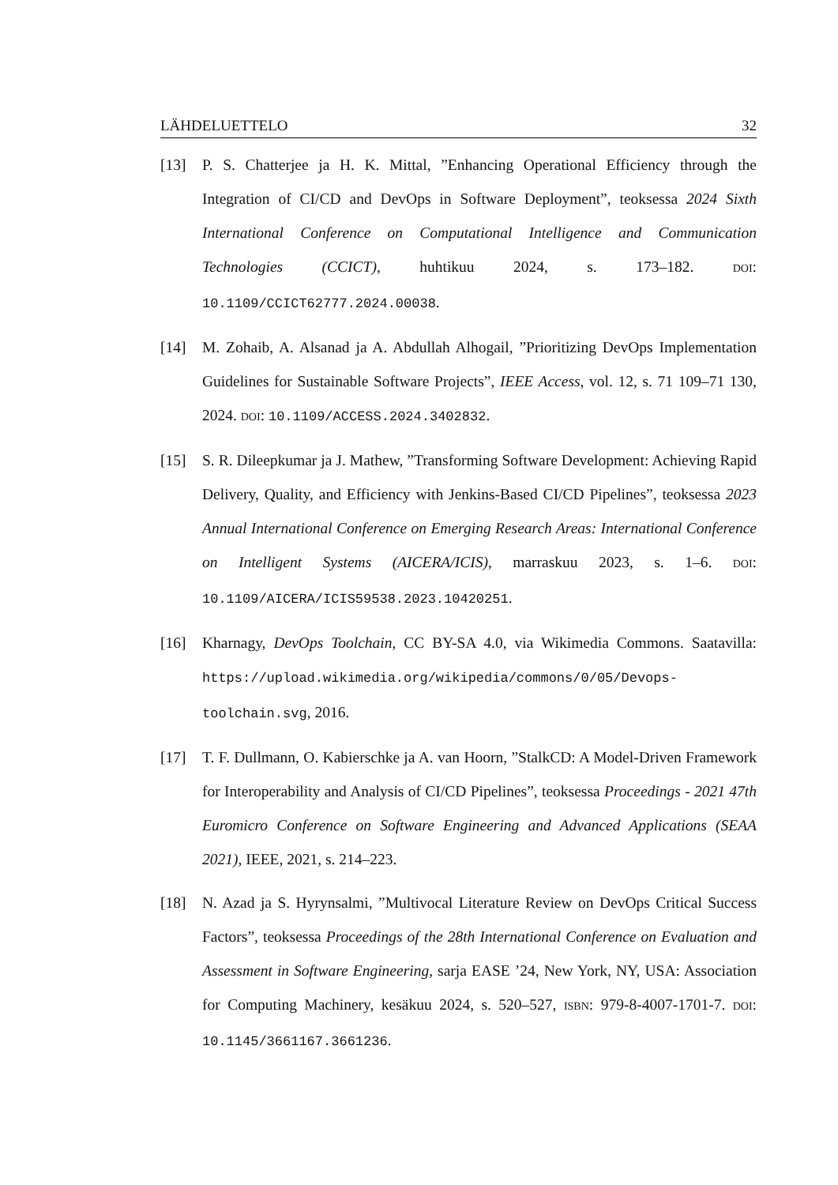LÄHDELUETTELO 32
[13] P. S. Chatterjee ja H. K. Mittal, ”Enhancing Operational Efficiency through the Integration of CI/CD and DevOps in Software Deployment”, teoksessa 2024 Sixth International Conference on Computational Intelligence and Communication Technologies (CCICT), huhtikuu 2024, s. 173–182. DOI: 10.1109/CCICT62777.2024.00038.
[14] M. Zohaib, A. Alsanad ja A. Abdullah Alhogail, ”Prioritizing DevOps Implementation Guidelines for Sustainable Software Projects”, IEEE Access, vol. 12, s. 71 109–71 130, 2024. DOI: 10.1109/ACCESS.2024.3402832.
[15] S. R. Dileepkumar ja J. Mathew, ”Transforming Software Development: Achieving Rapid Delivery, Quality, and Efficiency with Jenkins-Based CI/CD Pipelines”, teoksessa 2023 Annual International Conference on Emerging Research Areas: International Conference on Intelligent Systems (AICERA/ICIS), marraskuu 2023, s. 1–6. DOI: 10.1109/AICERA/ICIS59538.2023.10420251.
[16] Kharnagy, DevOps Toolchain, CC BY-SA 4.0, via Wikimedia Commons. Saatavilla: https://upload.wikimedia.org/wikipedia/commons/0/05/Devops-toolchain.svg, 2016.
[17] T. F. Dullmann, O. Kabierschke ja A. van Hoorn, ”StalkCD: A Model-Driven Framework for Interoperability and Analysis of CI/CD Pipelines”, teoksessa Proceedings - 2021 47th Euromicro Conference on Software Engineering and Advanced Applications (SEAA 2021), IEEE, 2021, s. 214–223.
[18] N. Azad ja S. Hyrynsalmi, ”Multivocal Literature Review on DevOps Critical Success Factors”, teoksessa Proceedings of the 28th International Conference on Evaluation and Assessment in Software Engineering, sarja EASE ’24, New York, NY, USA: Association for Computing Machinery, kesäkuu 2024, s. 520–527, ISBN: 979-8-4007-1701-7. DOI: 10.1145/3661167.3661236.